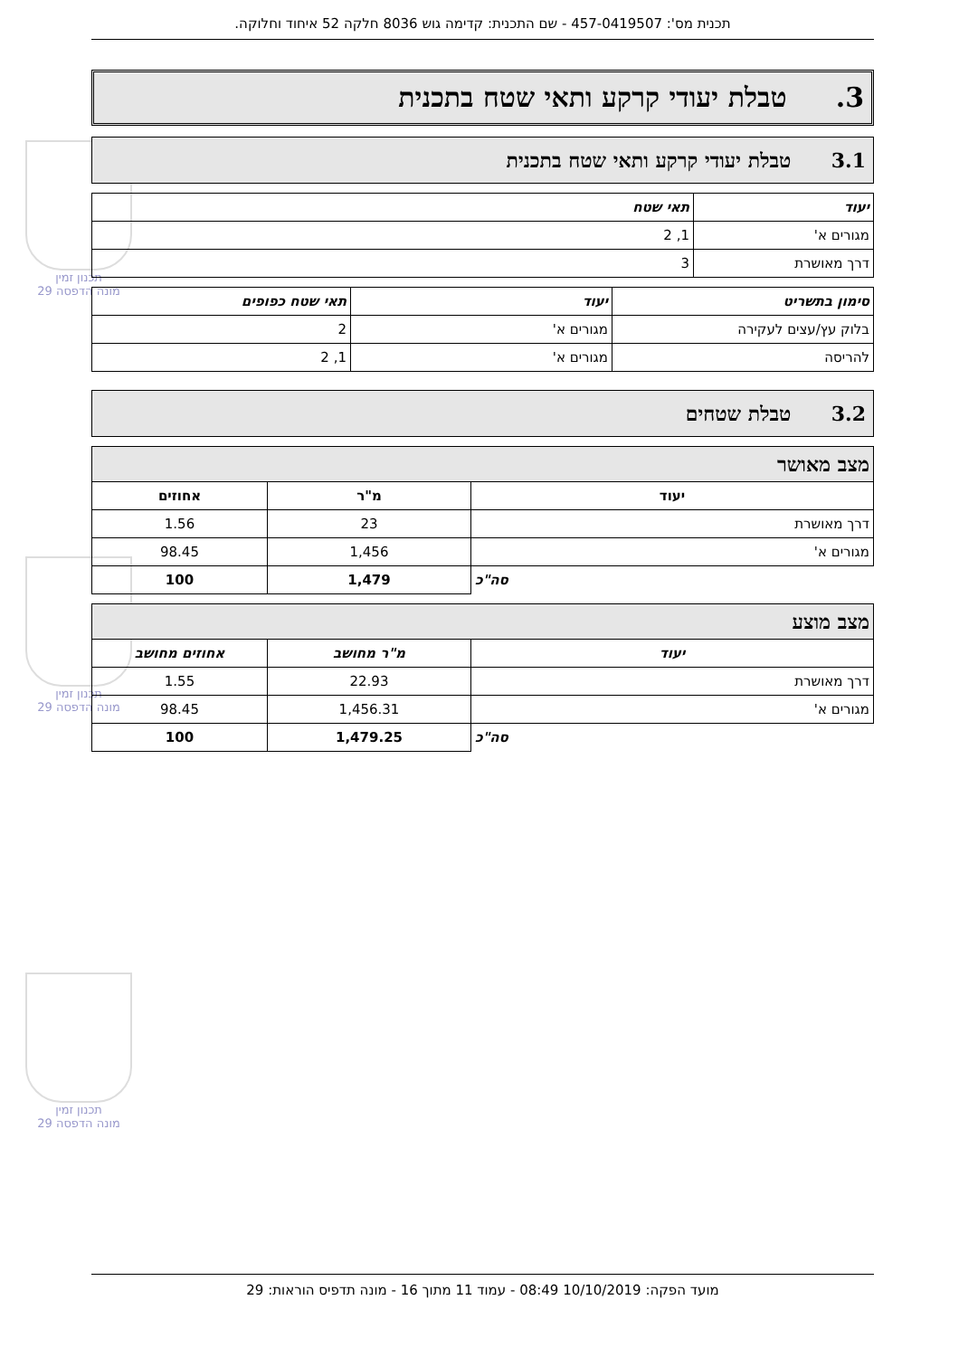תכנון זמין
מונה הדפסה 29
תכנון זמין
מונה הדפסה 29
תכנון זמין
מונה הדפסה 29
תכנית מס': 457-0419507 - שם התכנית: קדימה גוש 8036 חלקה 52 איחוד וחלוקה.
3. טבלת יעודי קרקע ותאי שטח בתכנית
3.1 טבלת יעודי קרקע ותאי שטח בתכנית
| יעוד | תאי שטח |
| --- | --- |
| מגורים א' | 1, 2 |
| דרך מאושרת | 3 |
| סימון בתשריט | יעוד | תאי שטח כפופים |
| --- | --- | --- |
| בלוק עץ/עצים לעקירה | מגורים א' | 2 |
| להריסה | מגורים א' | 1, 2 |
3.2 טבלת שטחים
| מצב מאושר | | |
| --- | --- | --- |
| יעוד | מ"ר | אחוזים |
| דרך מאושרת | 23 | 1.56 |
| מגורים א' | 1,456 | 98.45 |
| סה"כ | 1,479 | 100 |
| מצב מוצע | | |
| --- | --- | --- |
| יעוד | מ"ר מחושב | אחוזים מחושב |
| דרך מאושרת | 22.93 | 1.55 |
| מגורים א' | 1,456.31 | 98.45 |
| סה"כ | 1,479.25 | 100 |
מועד הפקה: 10/10/2019 08:49 - עמוד 11 מתוך 16 - מונה תדפיס הוראות: 29